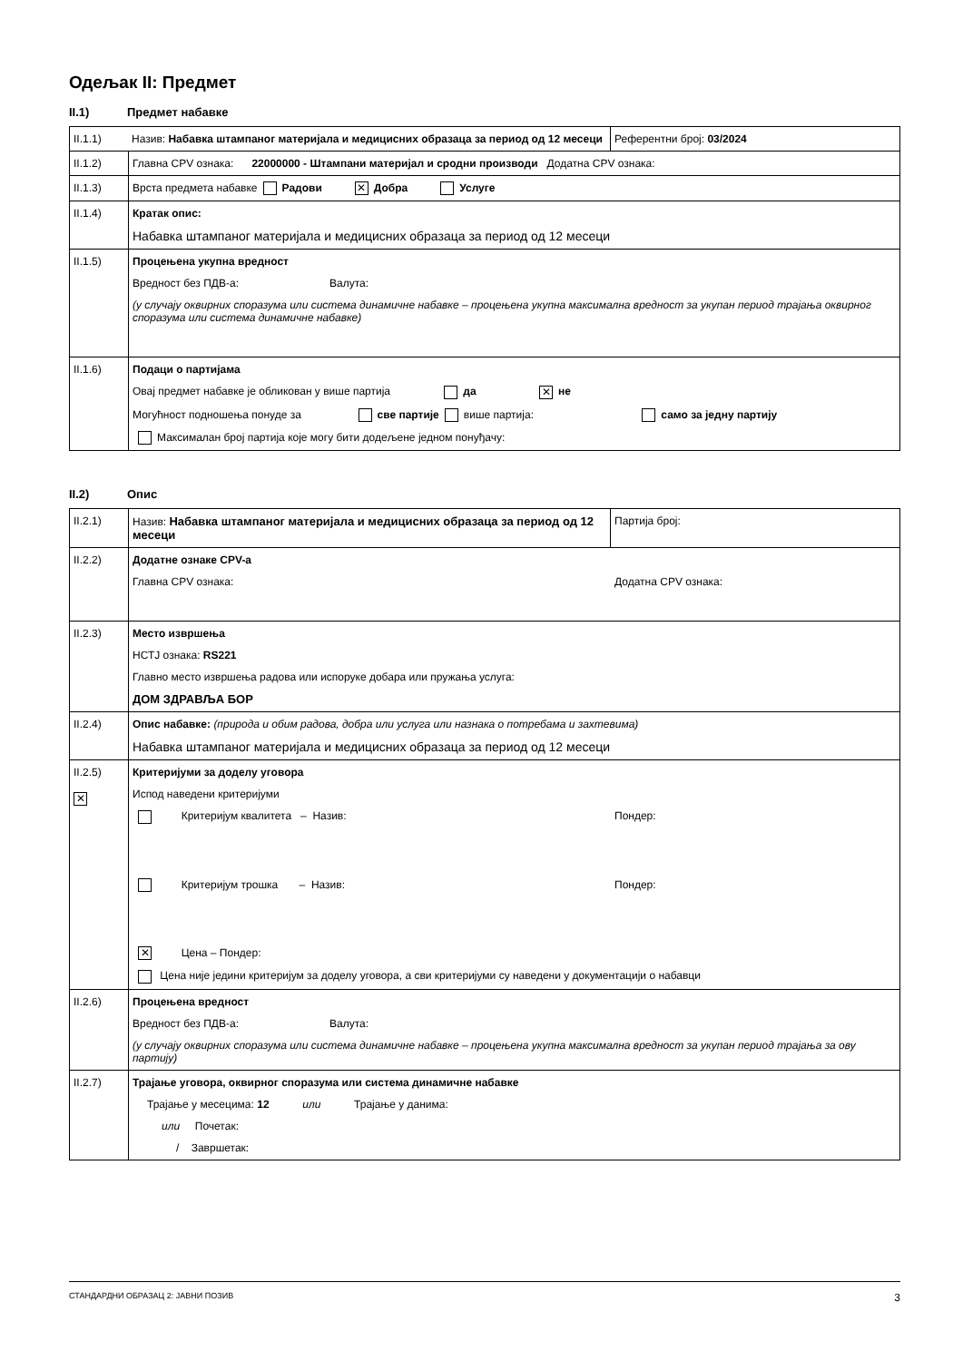Одељак II: Предмет
II.1) Предмет набавке
| II.1.1) Назив: Набавка штампаног материјала и медицисних образаца за период од 12 месеци | | Референтни број: 03/2024 |
| II.1.2) | Главна CPV ознака: 22000000 - Штампани материјал и сродни производи Додатна CPV ознака: | |
| II.1.3) | Врста предмета набавке Радови ✕ Добра Услуге | |
| II.1.4) | Кратак опис: Набавка штампаног материјала и медицисних образаца за период од 12 месеци | |
| II.1.5) | Процењена укупна вредност Вредност без ПДВ-а: Валута: (у случају оквирних споразума или система динамичне набавке – процењена укупна максимална вредност за укупан период трајања оквирног споразума или система динамичне набавке) | |
| II.1.6) | Подаци о партијама Овај предмет набавке је обликован у више партија да ✕ не Могућност подношења понуде за све партије више партија: само за једну партију Максималан број партија које могу бити додељене једном понуђачу: | |
II.2) Опис
| II.2.1) | Назив: Набавка штампаног материјала и медицисних образаца за период од 12 месеци | Партија број: |
| II.2.2) | Додатне ознаке CPV-а Главна CPV ознака: Додатна CPV ознака: | |
| II.2.3) | Место извршења НСТЈ ознака: RS221 Главно место извршења радова или испоруке добара или пружања услуга: ДОМ ЗДРАВЉА БОР | |
| II.2.4) | Опис набавке: (природа и обим радова, добра или услуга или назнака о потребама и захтевима) Набавка штампаног материјала и медицисних образаца за период од 12 месеци | |
| II.2.5) ✕ | Критеријуми за доделу уговора Испод наведени критеријуми Критеријум квалитета – Назив: Пондер: Критеријум трошка – Назив: Пондер: ✕ Цена – Пондер: Цена није једини критеријум за доделу уговора, а сви критеријуми су наведени у документацији о набавци | |
| II.2.6) | Процењена вредност Вредност без ПДВ-а: Валута: (у случају оквирних споразума или система динамичне набавке – процењена укупна максимална вредност за укупан период трајања за ову партију) | |
| II.2.7) | Трајање уговора, оквирног споразума или система динамичне набавке Трајање у месецима: 12 или Трајање у данима: или Почетак: / Завршетак: | |
СТАНДАРДНИ ОБРАЗАЦ 2: ЈАВНИ ПОЗИВ 3